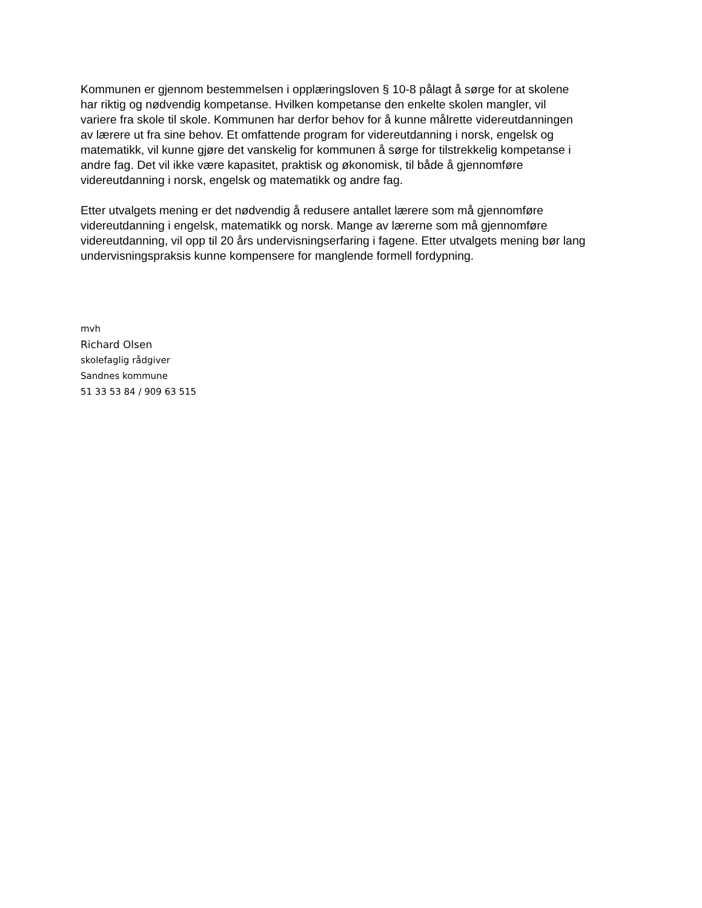Kommunen er gjennom bestemmelsen i opplæringsloven § 10-8 pålagt å sørge for at skolene
har riktig og nødvendig kompetanse. Hvilken kompetanse den enkelte skolen mangler, vil
variere fra skole til skole. Kommunen har derfor behov for å kunne målrette videreutdanningen
av lærere ut fra sine behov. Et omfattende program for videreutdanning i norsk, engelsk og
matematikk, vil kunne gjøre det vanskelig for kommunen å sørge for tilstrekkelig kompetanse i
andre fag. Det vil ikke være kapasitet, praktisk og økonomisk, til både å gjennomføre
videreutdanning i norsk, engelsk og matematikk og andre fag.
Etter utvalgets mening er det nødvendig å redusere antallet lærere som må gjennomføre
videreutdanning i engelsk, matematikk og norsk. Mange av lærerne som må gjennomføre
videreutdanning, vil opp til 20 års undervisningserfaring i fagene. Etter utvalgets mening bør lang
undervisningspraksis kunne kompensere for manglende formell fordypning.
mvh
Richard Olsen
skolefaglig rådgiver
Sandnes kommune
51 33 53 84 / 909 63 515